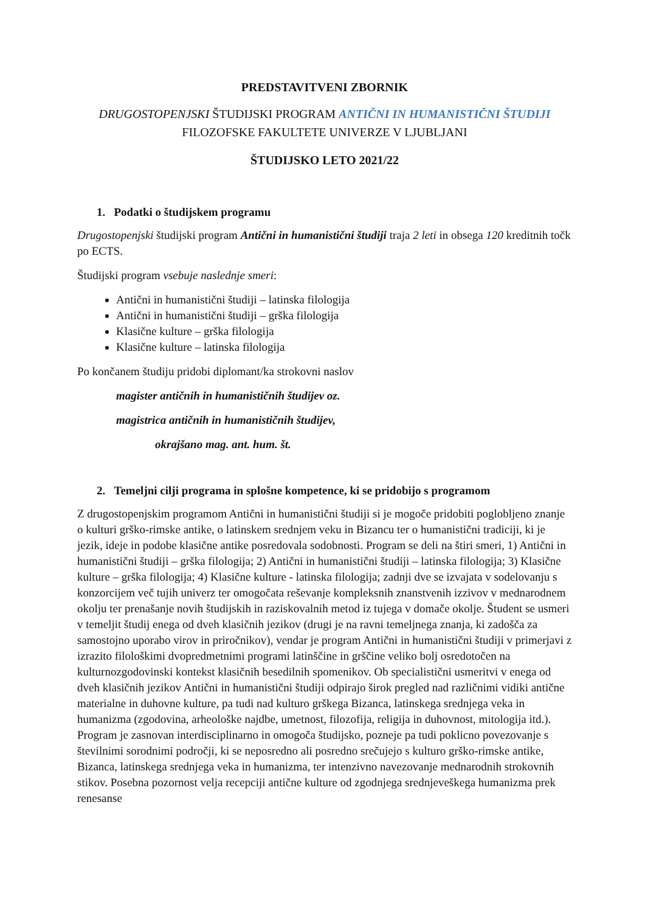PREDSTAVITVENI ZBORNIK
DRUGOSTOPENJSKI ŠTUDIJSKI PROGRAM ANTIČNI IN HUMANISTIČNI ŠTUDIJI FILOZOFSKE FAKULTETE UNIVERZE V LJUBLJANI
ŠTUDIJSKO LETO 2021/22
1. Podatki o študijskem programu
Drugostopenjski študijski program Antični in humanistični študiji traja 2 leti in obsega 120 kreditnih točk po ECTS.
Študijski program vsebuje naslednje smeri:
Antični in humanistični študiji – latinska filologija
Antični in humanistični študiji – grška filologija
Klasične kulture – grška filologija
Klasične kulture – latinska filologija
Po končanem študiju pridobi diplomant/ka strokovni naslov
magister antičnih in humanističnih študijev oz.
magistrica antičnih in humanističnih študijev,
okrajšano mag. ant. hum. št.
2. Temeljni cilji programa in splošne kompetence, ki se pridobijo s programom
Z drugostopenjskim programom Antični in humanistični študiji si je mogoče pridobiti poglobljeno znanje o kulturi grško-rimske antike, o latinskem srednjem veku in Bizancu ter o humanistični tradiciji, ki je jezik, ideje in podobe klasične antike posredovala sodobnosti. Program se deli na štiri smeri, 1) Antični in humanistični študiji – grška filologija; 2) Antični in humanistični študiji – latinska filologija; 3) Klasične kulture – grška filologija; 4) Klasične kulture - latinska filologija; zadnji dve se izvajata v sodelovanju s konzorcijem več tujih univerz ter omogočata reševanje kompleksnih znanstvenih izzivov v mednarodnem okolju ter prenašanje novih študijskih in raziskovalnih metod iz tujega v domače okolje. Študent se usmeri v temeljit študij enega od dveh klasičnih jezikov (drugi je na ravni temeljnega znanja, ki zadošča za samostojno uporabo virov in priročnikov), vendar je program Antični in humanistični študiji v primerjavi z izrazito filološkimi dvopredmetnimi programi latinščine in grščine veliko bolj osredotočen na kulturnozgodovinski kontekst klasičnih besedilnih spomenikov. Ob specialistični usmeritvi v enega od dveh klasičnih jezikov Antični in humanistični študiji odpirajo širok pregled nad različnimi vidiki antične materialne in duhovne kulture, pa tudi nad kulturo grškega Bizanca, latinskega srednjega veka in humanizma (zgodovina, arheološke najdbe, umetnost, filozofija, religija in duhovnost, mitologija itd.). Program je zasnovan interdisciplinarno in omogoča študijsko, pozneje pa tudi poklicno povezovanje s številnimi sorodnimi področji, ki se neposredno ali posredno srečujejo s kulturo grško-rimske antike, Bizanca, latinskega srednjega veka in humanizma, ter intenzivno navezovanje mednarodnih strokovnih stikov. Posebna pozornost velja recepciji antične kulture od zgodnjega srednjeveškega humanizma prek renesanse